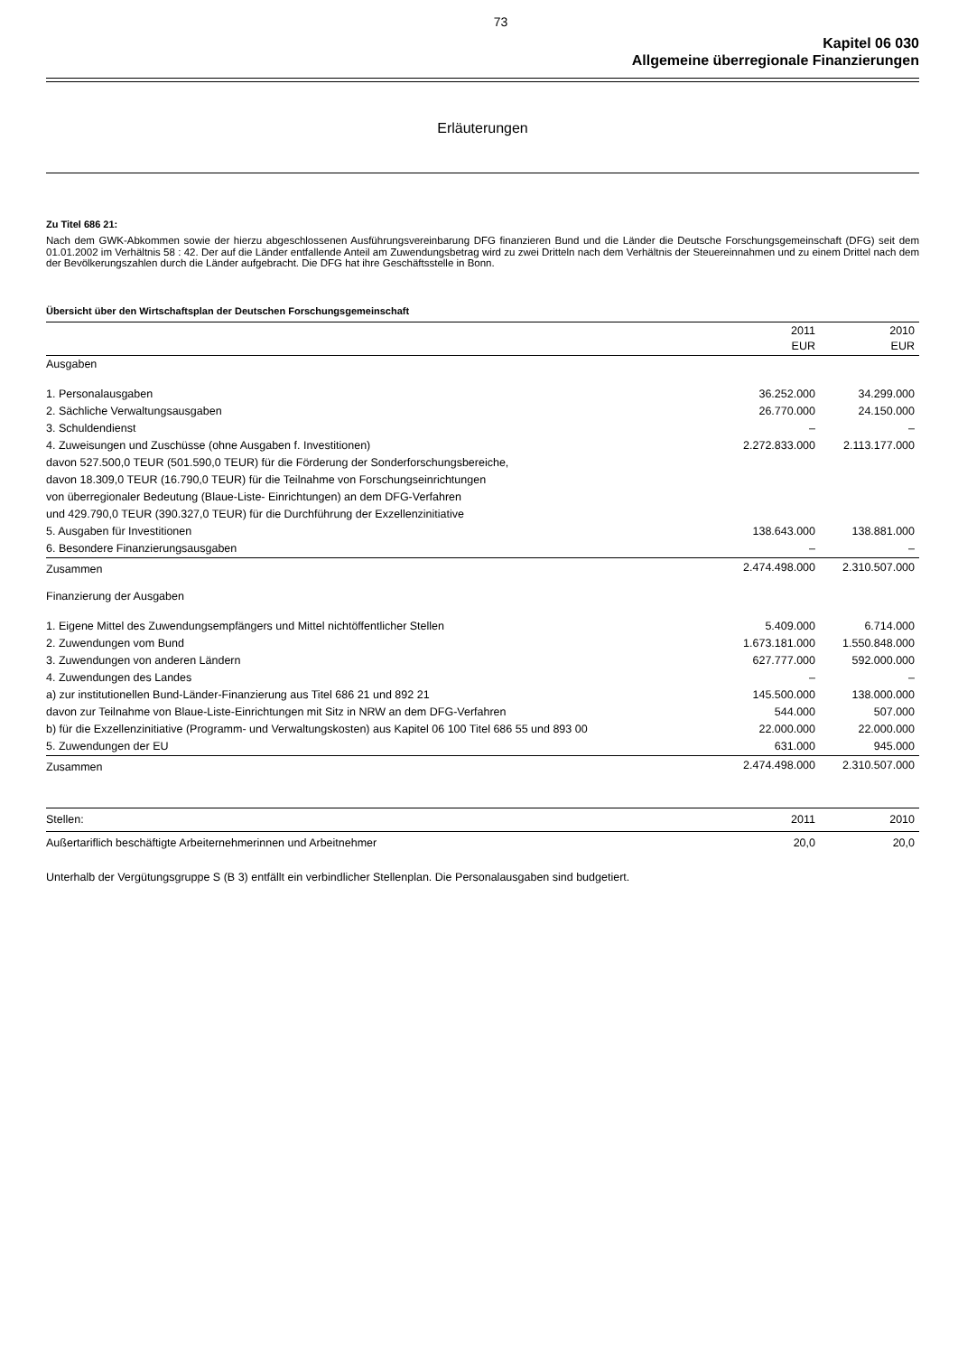73
Kapitel 06 030
Allgemeine überregionale Finanzierungen
Erläuterungen
Zu Titel 686 21:
Nach dem GWK-Abkommen sowie der hierzu abgeschlossenen Ausführungsvereinbarung DFG finanzieren Bund und die Länder die Deutsche Forschungsgemeinschaft (DFG) seit dem 01.01.2002 im Verhältnis 58 : 42. Der auf die Länder entfallende Anteil am Zuwendungsbetrag wird zu zwei Dritteln nach dem Verhältnis der Steuereinnahmen und zu einem Drittel nach dem der Bevölkerungszahlen durch die Länder aufgebracht. Die DFG hat ihre Geschäftsstelle in Bonn.
Übersicht über den Wirtschaftsplan der Deutschen Forschungsgemeinschaft
| | 2011 EUR | 2010 EUR |
| --- | --- | --- |
| Ausgaben | | |
| 1. Personalausgaben | 36.252.000 | 34.299.000 |
| 2. Sächliche Verwaltungsausgaben | 26.770.000 | 24.150.000 |
| 3. Schuldendienst | – | – |
| 4. Zuweisungen und Zuschüsse (ohne Ausgaben f. Investitionen) | 2.272.833.000 | 2.113.177.000 |
| davon 527.500,0 TEUR (501.590,0 TEUR) für die Förderung der Sonderforschungsbereiche, | | |
| davon 18.309,0 TEUR (16.790,0 TEUR) für die Teilnahme von Forschungseinrichtungen | | |
| von überregionaler Bedeutung (Blaue-Liste- Einrichtungen) an dem DFG-Verfahren | | |
| und 429.790,0 TEUR (390.327,0 TEUR) für die Durchführung der Exzellenzinitiative | | |
| 5. Ausgaben für Investitionen | 138.643.000 | 138.881.000 |
| 6. Besondere Finanzierungsausgaben | – | – |
| Zusammen | 2.474.498.000 | 2.310.507.000 |
| Finanzierung der Ausgaben | | |
| 1. Eigene Mittel des Zuwendungsempfängers und Mittel nichtöffentlicher Stellen | 5.409.000 | 6.714.000 |
| 2. Zuwendungen vom Bund | 1.673.181.000 | 1.550.848.000 |
| 3. Zuwendungen von anderen Ländern | 627.777.000 | 592.000.000 |
| 4. Zuwendungen des Landes | – | – |
| a) zur institutionellen Bund-Länder-Finanzierung aus Titel 686 21 und 892 21 | 145.500.000 | 138.000.000 |
| davon zur Teilnahme von Blaue-Liste-Einrichtungen mit Sitz in NRW an dem DFG-Verfahren | 544.000 | 507.000 |
| b) für die Exzellenzinitiative (Programm- und Verwaltungskosten) aus Kapitel 06 100 Titel 686 55 und 893 00 | 22.000.000 | 22.000.000 |
| 5. Zuwendungen der EU | 631.000 | 945.000 |
| Zusammen | 2.474.498.000 | 2.310.507.000 |
| Stellen: | 2011 | 2010 |
| Außertariflich beschäftigte Arbeiternehmerinnen und Arbeitnehmer | 20,0 | 20,0 |
Unterhalb der Vergütungsgruppe S (B 3) entfällt ein verbindlicher Stellenplan. Die Personalausgaben sind budgetiert.